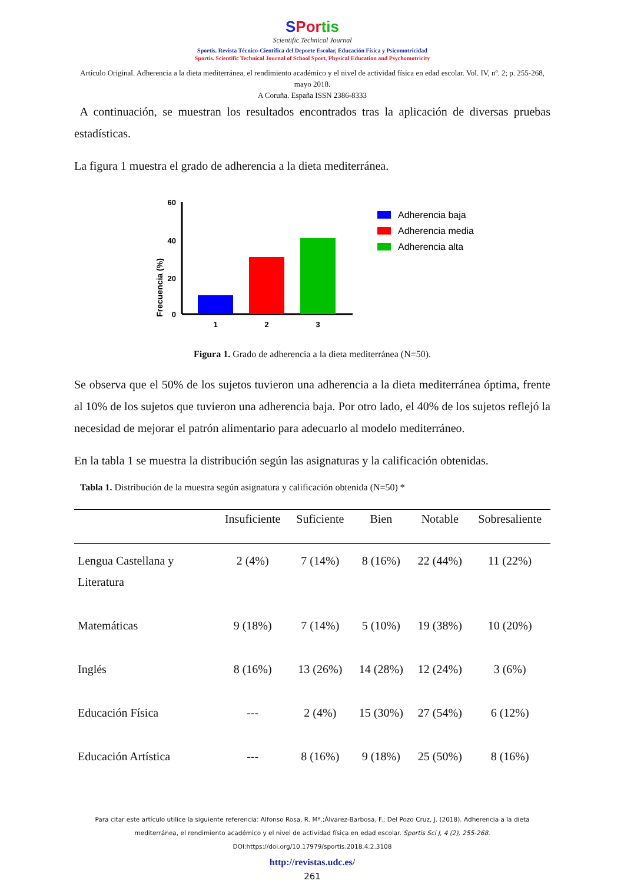SPor tis
Scientific Technical Journal
Sportis. Revista Técnico-Científica del Deporte Escolar, Educación Física y Psicomotricidad
Sportis. Scientific Technical Journal of School Sport, Physical Education and Psychomotricity
Artículo Original. Adherencia a la dieta mediterránea, el rendimiento académico y el nivel de actividad física en edad escolar. Vol. IV, nº. 2; p. 255-268, mayo 2018.
A Coruña. España ISSN 2386-8333
A continuación, se muestran los resultados encontrados tras la aplicación de diversas pruebas estadísticas.
La figura 1 muestra el grado de adherencia a la dieta mediterránea.
Frecuencia (%)
60
40
20
0
1
2
3
Adherencia baja
Adherencia media
Adherencia alta
Figura 1. Grado de adherencia a la dieta mediterránea (N=50).
Se observa que el 50% de los sujetos tuvieron una adherencia a la dieta mediterránea óptima, frente al 10% de los sujetos que tuvieron una adherencia baja. Por otro lado, el 40% de los sujetos reflejó la necesidad de mejorar el patrón alimentario para adecuarlo al modelo mediterráneo.
En la tabla 1 se muestra la distribución según las asignaturas y la calificación obtenidas.
Tabla 1. Distribución de la muestra según asignatura y calificación obtenida (N=50) *
| | Insuficiente | Suficiente | Bien | Notable | Sobresaliente |
| --- | --- | --- | --- | --- | --- |
| Lengua Castellana y Literatura | 2 (4%) | 7 (14%) | 8 (16%) | 22 (44%) | 11 (22%) |
| Matemáticas | 9 (18%) | 7 (14%) | 5 (10%) | 19 (38%) | 10 (20%) |
| Inglés | 8 (16%) | 13 (26%) | 14 (28%) | 12 (24%) | 3 (6%) |
| Educación Física | --- | 2 (4%) | 15 (30%) | 27 (54%) | 6 (12%) |
| Educación Artística | --- | 8 (16%) | 9 (18%) | 25 (50%) | 8 (16%) |
Para citar este artículo utilice la siguiente referencia: Alfonso Rosa, R. Mª.;Álvarez-Barbosa, F.; Del Pozo Cruz, J. (2018). Adherencia a la dieta mediterránea, el rendimiento académico y el nivel de actividad física en edad escolar. Sportis Sci J, 4 (2), 255-268. DOI:https://doi.org/10.17979/sportis.2018.4.2.3108
http://revistas.udc.es/
261